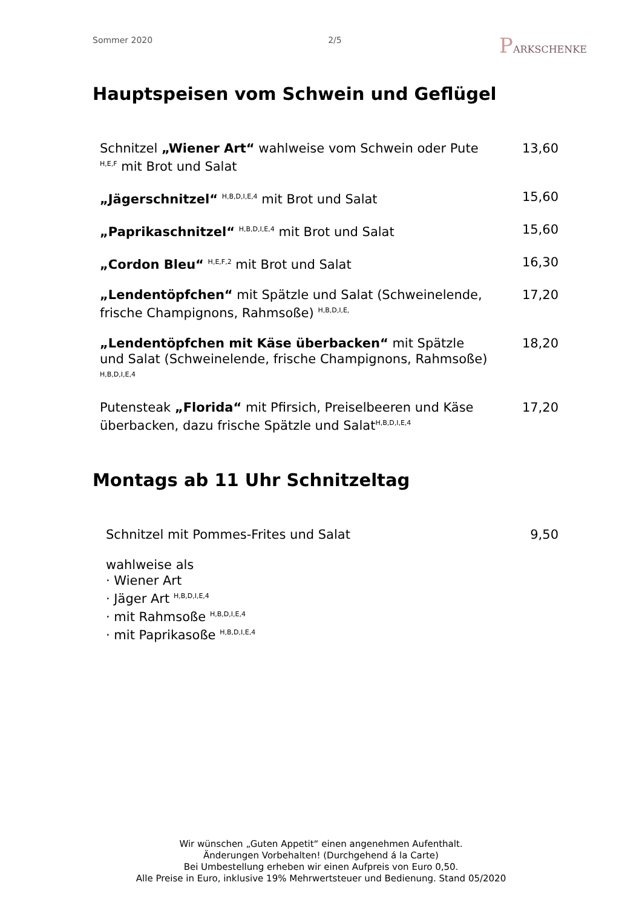Sommer 2020 2/5 PARKSCHENKE
Hauptspeisen vom Schwein und Geflügel
| Schnitzel „Wiener Art“ wahlweise vom Schwein oder Pute <sup>H,E,F</sup> mit Brot und Salat | 13,60 |
| „Jägerschnitzel“ <sup>H,B,D,I,E,4</sup> mit Brot und Salat | 15,60 |
| „Paprikaschnitzel“ <sup>H,B,D,I,E,4</sup> mit Brot und Salat | 15,60 |
| „Cordon Bleu“ <sup>H,E,F,2</sup> mit Brot und Salat | 16,30 |
| „Lendentöpfchen“ mit Spätzle und Salat (Schweinelende, frische Champignons, Rahmsoße) <sup>H,B,D,I,E,</sup> | 17,20 |
| „Lendentöpfchen mit Käse überbacken“ mit Spätzle und Salat (Schweinelende, frische Champignons, Rahmsoße) <sup>H,B,D,I,E,4</sup> | 18,20 |
| Putensteak „Florida“ mit Pfirsich, Preiselbeeren und Käse überbacken, dazu frische Spätzle und Salat<sup>H,B,D,I,E,4</sup> | 17,20 |
Montags ab 11 Uhr Schnitzeltag
| Schnitzel mit Pommes-Frites und Salat | 9,50 |
wahlweise als
· Wiener Art
· Jäger Art <sup>H,B,D,I,E,4</sup>
· mit Rahmsoße <sup>H,B,D,I,E,4</sup>
· mit Paprikasoße <sup>H,B,D,I,E,4</sup>
Wir wünschen „Guten Appetit“ einen angenehmen Aufenthalt.
Änderungen Vorbehalten! (Durchgehend á la Carte)
Bei Umbestellung erheben wir einen Aufpreis von Euro 0,50.
Alle Preise in Euro, inklusive 19% Mehrwertsteuer und Bedienung. Stand 05/2020